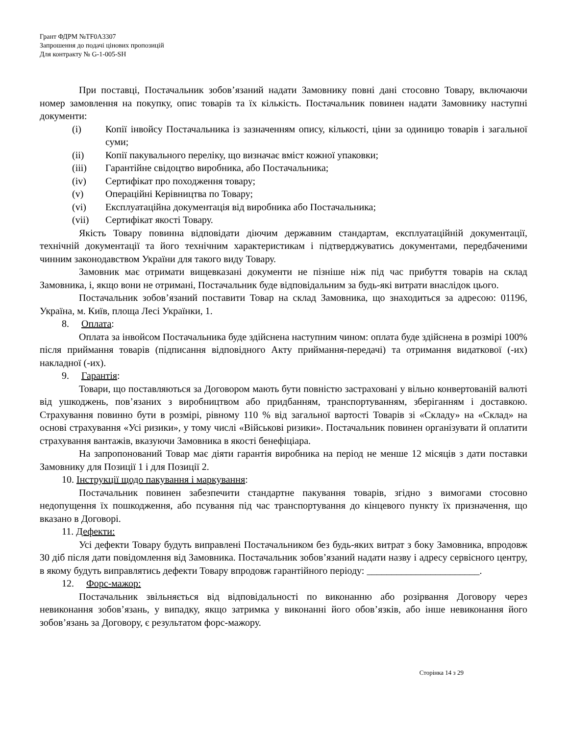Грант ФДРМ №TF0A3307
Запрошення до подачі цінових пропозицій
Для контракту № G-1-005-SH
При поставці, Постачальник зобов’язаний надати Замовнику повні дані стосовно Товару, включаючи номер замовлення на покупку, опис товарів та їх кількість. Постачальник повинен надати Замовнику наступні документи:
(i) Копії інвойсу Постачальника із зазначенням опису, кількості, ціни за одиницю товарів і загальної суми;
(ii) Копії пакувального переліку, що визначає вміст кожної упаковки;
(iii) Гарантійне свідоцтво виробника, або Постачальника;
(iv) Сертифікат про походження товару;
(v) Операційні Керівництва по Товару;
(vi) Експлуатаційна документація від виробника або Постачальника;
(vii) Сертифікат якості Товару.
Якість Товару повинна відповідати діючим державним стандартам, експлуатаційній документації, технічній документації та його технічним характеристикам і підтверджуватись документами, передбаченими чинним законодавством України для такого виду Товару.
Замовник має отримати вищевказані документи не пізніше ніж під час прибуття товарів на склад Замовника, і, якщо вони не отримані, Постачальник буде відповідальним за будь-які витрати внаслідок цього.
Постачальник зобов’язаний поставити Товар на склад Замовника, що знаходиться за адресою: 01196, Україна, м. Київ, площа Лесі Українки, 1.
8. Оплата:
Оплата за інвойсом Постачальника буде здійснена наступним чином: оплата буде здійснена в розмірі 100% після приймання товарів (підписання відповідного Акту приймання-передачі) та отримання видаткової (-их) накладної (-их).
9. Гарантія:
Товари, що поставляються за Договором мають бути повністю застраховані у вільно конвертованій валюті від ушкоджень, пов’язаних з виробництвом або придбанням, транспортуванням, зберіганням і доставкою. Страхування повинно бути в розмірі, рівному 110 % від загальної вартості Товарів зі «Складу» на «Склад» на основі страхування «Усі ризики», у тому числі «Військові ризики». Постачальник повинен організувати й оплатити страхування вантажів, вказуючи Замовника в якості бенефіціара.
На запропонований Товар має діяти гарантія виробника на період не менше 12 місяців з дати поставки Замовнику для Позиції 1 і для Позиції 2.
10. Інструкції щодо пакування і маркування:
Постачальник повинен забезпечити стандартне пакування товарів, згідно з вимогами стосовно недопущення їх пошкодження, або псування під час транспортування до кінцевого пункту їх призначення, що вказано в Договорі.
11. Дефекти:
Усі дефекти Товару будуть виправлені Постачальником без будь-яких витрат з боку Замовника, впродовж 30 діб після дати повідомлення від Замовника. Постачальник зобов’язаний надати назву і адресу сервісного центру, в якому будуть виправлятись дефекти Товару впродовж гарантійного періоду: _______________________.
12. Форс-мажор:
Постачальник звільняється від відповідальності по виконанню або розірвання Договору через невиконання зобов’язань, у випадку, якщо затримка у виконанні його обов’язків, або інше невиконання його зобов’язань за Договору, є результатом форс-мажору.
Сторінка 14 з 29